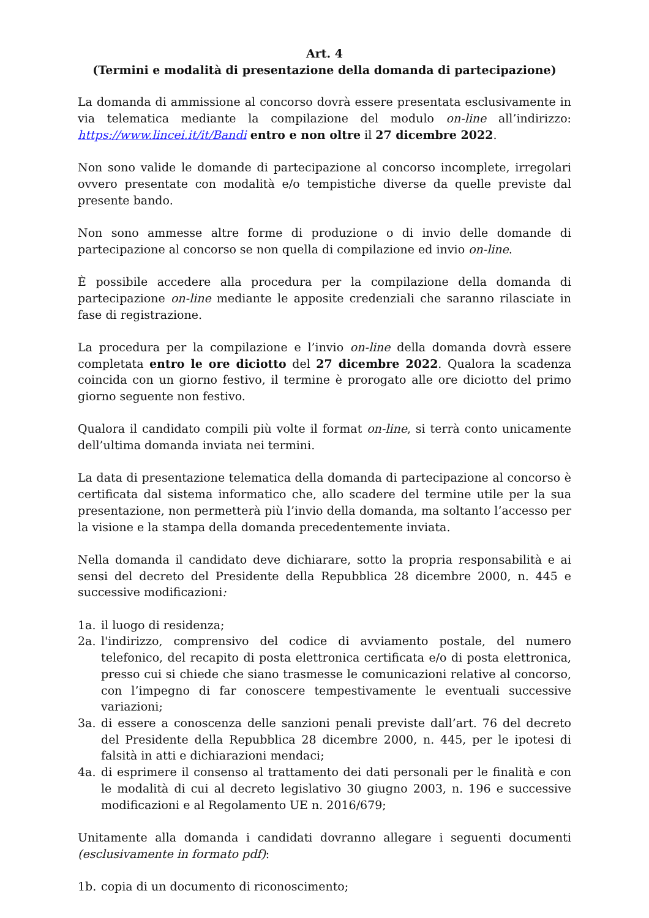Art. 4
(Termini e modalità di presentazione della domanda di partecipazione)
La domanda di ammissione al concorso dovrà essere presentata esclusivamente in via telematica mediante la compilazione del modulo on-line all’indirizzo: https://www.lincei.it/it/Bandi entro e non oltre il 27 dicembre 2022.
Non sono valide le domande di partecipazione al concorso incomplete, irregolari ovvero presentate con modalità e/o tempistiche diverse da quelle previste dal presente bando.
Non sono ammesse altre forme di produzione o di invio delle domande di partecipazione al concorso se non quella di compilazione ed invio on-line.
È possibile accedere alla procedura per la compilazione della domanda di partecipazione on-line mediante le apposite credenziali che saranno rilasciate in fase di registrazione.
La procedura per la compilazione e l’invio on-line della domanda dovrà essere completata entro le ore diciotto del 27 dicembre 2022. Qualora la scadenza coincida con un giorno festivo, il termine è prorogato alle ore diciotto del primo giorno seguente non festivo.
Qualora il candidato compili più volte il format on-line, si terrà conto unicamente dell’ultima domanda inviata nei termini.
La data di presentazione telematica della domanda di partecipazione al concorso è certificata dal sistema informatico che, allo scadere del termine utile per la sua presentazione, non permetterà più l’invio della domanda, ma soltanto l’accesso per la visione e la stampa della domanda precedentemente inviata.
Nella domanda il candidato deve dichiarare, sotto la propria responsabilità e ai sensi del decreto del Presidente della Repubblica 28 dicembre 2000, n. 445 e successive modificazioni:
1a. il luogo di residenza;
2a. l'indirizzo, comprensivo del codice di avviamento postale, del numero telefonico, del recapito di posta elettronica certificata e/o di posta elettronica, presso cui si chiede che siano trasmesse le comunicazioni relative al concorso, con l’impegno di far conoscere tempestivamente le eventuali successive variazioni;
3a. di essere a conoscenza delle sanzioni penali previste dall’art. 76 del decreto del Presidente della Repubblica 28 dicembre 2000, n. 445, per le ipotesi di falsità in atti e dichiarazioni mendaci;
4a. di esprimere il consenso al trattamento dei dati personali per le finalità e con le modalità di cui al decreto legislativo 30 giugno 2003, n. 196 e successive modificazioni e al Regolamento UE n. 2016/679;
Unitamente alla domanda i candidati dovranno allegare i seguenti documenti (esclusivamente in formato pdf):
1b. copia di un documento di riconoscimento;